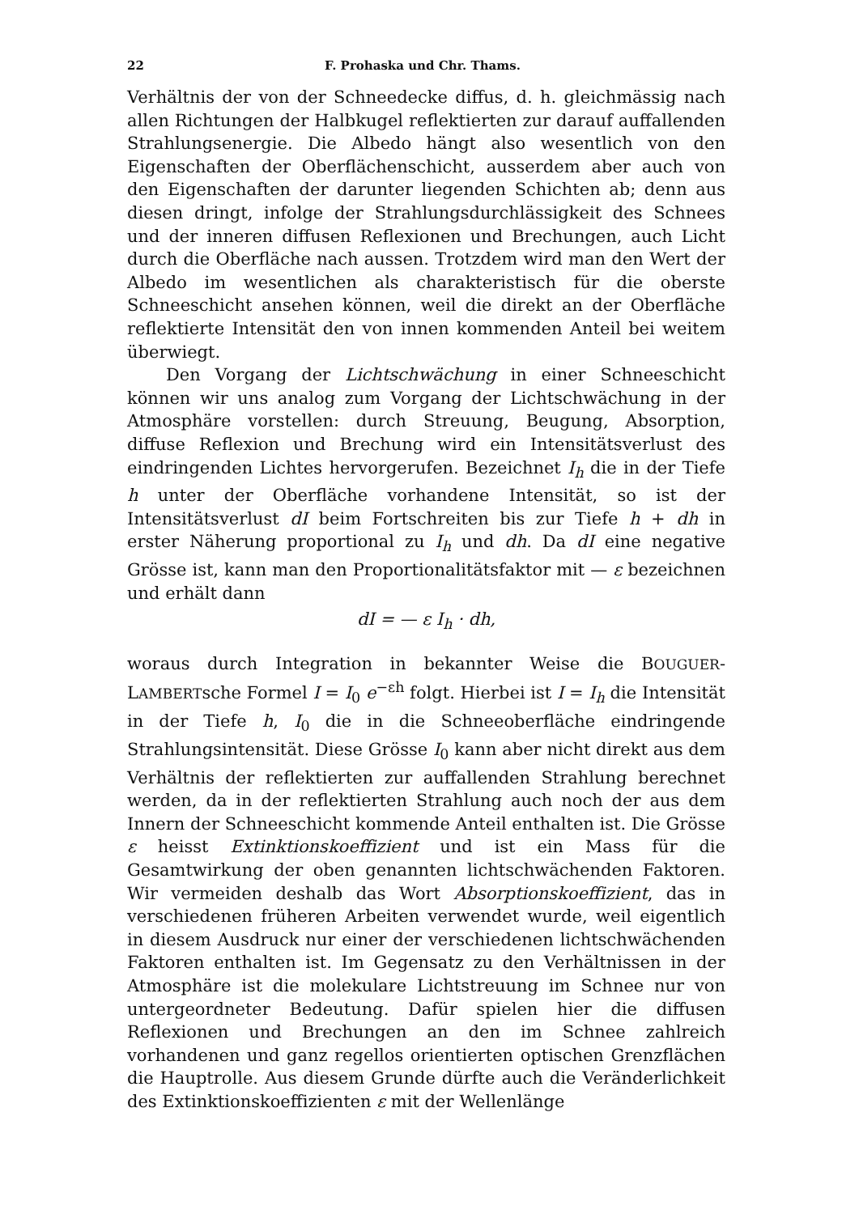22 F. Prohaska und Chr. Thams.
Verhältnis der von der Schneedecke diffus, d. h. gleichmässig nach allen Richtungen der Halbkugel reflektierten zur darauf auffallenden Strahlungsenergie. Die Albedo hängt also wesentlich von den Eigenschaften der Oberflächenschicht, ausserdem aber auch von den Eigenschaften der darunter liegenden Schichten ab; denn aus diesen dringt, infolge der Strahlungsdurchlässigkeit des Schnees und der inneren diffusen Reflexionen und Brechungen, auch Licht durch die Oberfläche nach aussen. Trotzdem wird man den Wert der Albedo im wesentlichen als charakteristisch für die oberste Schneeschicht ansehen können, weil die direkt an der Oberfläche reflektierte Intensität den von innen kommenden Anteil bei weitem überwiegt.
Den Vorgang der Lichtschwächung in einer Schneeschicht können wir uns analog zum Vorgang der Lichtschwächung in der Atmosphäre vorstellen: durch Streuung, Beugung, Absorption, diffuse Reflexion und Brechung wird ein Intensitätsverlust des eindringenden Lichtes hervorgerufen. Bezeichnet I<sub>h</sub> die in der Tiefe h unter der Oberfläche vorhandene Intensität, so ist der Intensitätsverlust dI beim Fortschreiten bis zur Tiefe h + dh in erster Näherung proportional zu I<sub>h</sub> und dh. Da dI eine negative Grösse ist, kann man den Proportionalitätsfaktor mit — ε bezeichnen und erhält dann
dI = — ε I<sub>h</sub> · dh,
woraus durch Integration in bekannter Weise die BOUGUER-LAMBERTsche Formel I = I<sub>0</sub> e<sup>−εh</sup> folgt. Hierbei ist I = I<sub>h</sub> die Intensität in der Tiefe h, I<sub>0</sub> die in die Schneeoberfläche eindringende Strahlungsintensität. Diese Grösse I<sub>0</sub> kann aber nicht direkt aus dem Verhältnis der reflektierten zur auffallenden Strahlung berechnet werden, da in der reflektierten Strahlung auch noch der aus dem Innern der Schneeschicht kommende Anteil enthalten ist. Die Grösse ε heisst Extinktionskoeffizient und ist ein Mass für die Gesamtwirkung der oben genannten lichtschwächenden Faktoren. Wir vermeiden deshalb das Wort Absorptionskoeffizient, das in verschiedenen früheren Arbeiten verwendet wurde, weil eigentlich in diesem Ausdruck nur einer der verschiedenen lichtschwächenden Faktoren enthalten ist. Im Gegensatz zu den Verhältnissen in der Atmosphäre ist die molekulare Lichtstreuung im Schnee nur von untergeordneter Bedeutung. Dafür spielen hier die diffusen Reflexionen und Brechungen an den im Schnee zahlreich vorhandenen und ganz regellos orientierten optischen Grenzflächen die Hauptrolle. Aus diesem Grunde dürfte auch die Veränderlichkeit des Extinktionskoeffizienten ε mit der Wellenlänge